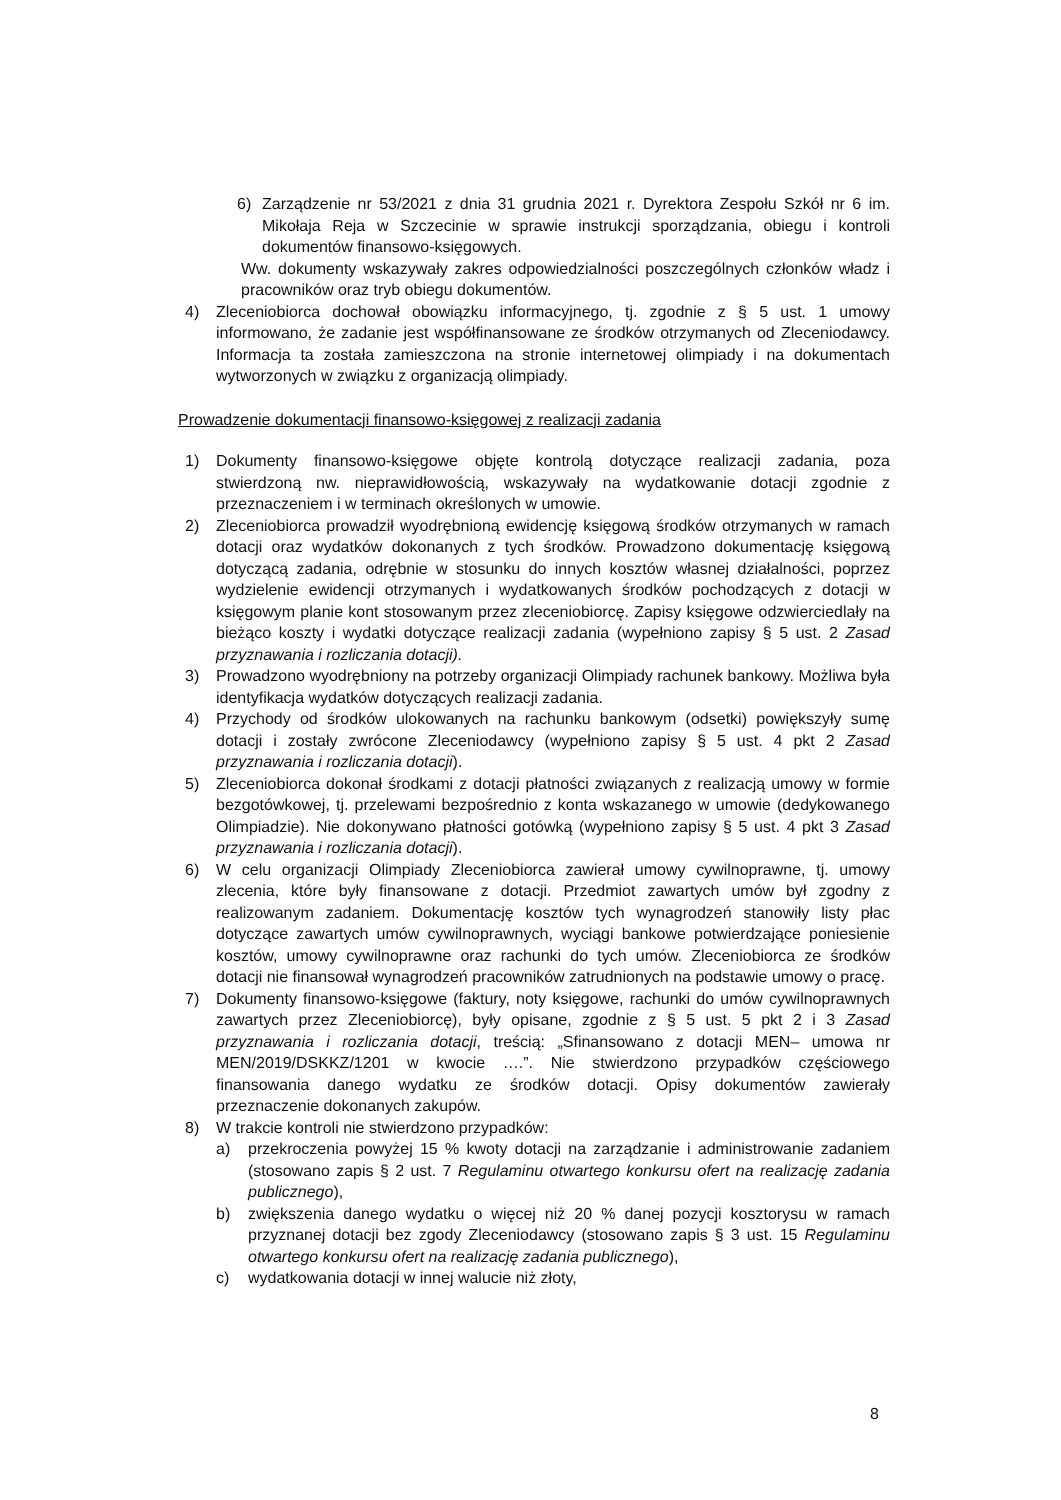6) Zarządzenie nr 53/2021 z dnia 31 grudnia 2021 r. Dyrektora Zespołu Szkół nr 6 im. Mikołaja Reja w Szczecinie w sprawie instrukcji sporządzania, obiegu i kontroli dokumentów finansowo-księgowych.
Ww. dokumenty wskazywały zakres odpowiedzialności poszczególnych członków władz i pracowników oraz tryb obiegu dokumentów.
4) Zleceniobiorca dochował obowiązku informacyjnego, tj. zgodnie z § 5 ust. 1 umowy informowano, że zadanie jest współfinansowane ze środków otrzymanych od Zleceniodawcy. Informacja ta została zamieszczona na stronie internetowej olimpiady i na dokumentach wytworzonych w związku z organizacją olimpiady.
Prowadzenie dokumentacji finansowo-księgowej z realizacji zadania
1) Dokumenty finansowo-księgowe objęte kontrolą dotyczące realizacji zadania, poza stwierdzoną nw. nieprawidłowością, wskazywały na wydatkowanie dotacji zgodnie z przeznaczeniem i w terminach określonych w umowie.
2) Zleceniobiorca prowadził wyodrębnioną ewidencję księgową środków otrzymanych w ramach dotacji oraz wydatków dokonanych z tych środków. Prowadzono dokumentację księgową dotyczącą zadania, odrębnie w stosunku do innych kosztów własnej działalności, poprzez wydzielenie ewidencji otrzymanych i wydatkowanych środków pochodzących z dotacji w księgowym planie kont stosowanym przez zleceniobiorcę. Zapisy księgowe odzwierciedlały na bieżąco koszty i wydatki dotyczące realizacji zadania (wypełniono zapisy § 5 ust. 2 Zasad przyznawania i rozliczania dotacji).
3) Prowadzono wyodrębniony na potrzeby organizacji Olimpiady rachunek bankowy. Możliwa była identyfikacja wydatków dotyczących realizacji zadania.
4) Przychody od środków ulokowanych na rachunku bankowym (odsetki) powiększyły sumę dotacji i zostały zwrócone Zleceniodawcy (wypełniono zapisy § 5 ust. 4 pkt 2 Zasad przyznawania i rozliczania dotacji).
5) Zleceniobiorca dokonał środkami z dotacji płatności związanych z realizacją umowy w formie bezgotówkowej, tj. przelewami bezpośrednio z konta wskazanego w umowie (dedykowanego Olimpiadzie). Nie dokonywano płatności gotówką (wypełniono zapisy § 5 ust. 4 pkt 3 Zasad przyznawania i rozliczania dotacji).
6) W celu organizacji Olimpiady Zleceniobiorca zawierał umowy cywilnoprawne, tj. umowy zlecenia, które były finansowane z dotacji. Przedmiot zawartych umów był zgodny z realizowanym zadaniem. Dokumentację kosztów tych wynagrodzeń stanowiły listy płac dotyczące zawartych umów cywilnoprawnych, wyciągi bankowe potwierdzające poniesienie kosztów, umowy cywilnoprawne oraz rachunki do tych umów. Zleceniobiorca ze środków dotacji nie finansował wynagrodzeń pracowników zatrudnionych na podstawie umowy o pracę.
7) Dokumenty finansowo-księgowe (faktury, noty księgowe, rachunki do umów cywilnoprawnych zawartych przez Zleceniobiorcę), były opisane, zgodnie z § 5 ust. 5 pkt 2 i 3 Zasad przyznawania i rozliczania dotacji, treścią: „Sfinansowano z dotacji MEN– umowa nr MEN/2019/DSKKZ/1201 w kwocie ….”. Nie stwierdzono przypadków częściowego finansowania danego wydatku ze środków dotacji. Opisy dokumentów zawierały przeznaczenie dokonanych zakupów.
8) W trakcie kontroli nie stwierdzono przypadków:
a) przekroczenia powyżej 15 % kwoty dotacji na zarządzanie i administrowanie zadaniem (stosowano zapis § 2 ust. 7 Regulaminu otwartego konkursu ofert na realizację zadania publicznego),
b) zwiększenia danego wydatku o więcej niż 20 % danej pozycji kosztorysu w ramach przyznanej dotacji bez zgody Zleceniodawcy (stosowano zapis § 3 ust. 15 Regulaminu otwartego konkursu ofert na realizację zadania publicznego),
c) wydatkowania dotacji w innej walucie niż złoty,
8